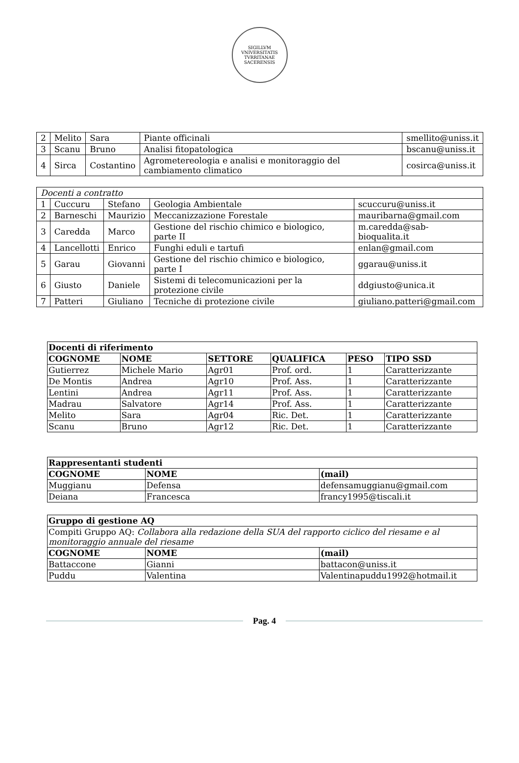SIGILLVM VNIVERSITATIS TVRRITANAE SACERENSIS
| 2 | Melito | Sara | Piante officinali | smellito@uniss.it |
| 3 | Scanu | Bruno | Analisi fitopatologica | bscanu@uniss.it |
| 4 | Sirca | Costantino | Agrometereologia e analisi e monitoraggio del cambiamento climatico | cosirca@uniss.it |
| Docenti a contratto | | | | |
| 1 | Cuccuru | Stefano | Geologia Ambientale | scuccuru@uniss.it |
| 2 | Barneschi | Maurizio | Meccanizzazione Forestale | mauribarna@gmail.com |
| 3 | Caredda | Marco | Gestione del rischio chimico e biologico, parte II | m.caredda@sab-bioqualita.it |
| 4 | Lancellotti | Enrico | Funghi eduli e tartufi | enlan@gmail.com |
| 5 | Garau | Giovanni | Gestione del rischio chimico e biologico, parte I | ggarau@uniss.it |
| 6 | Giusto | Daniele | Sistemi di telecomunicazioni per la protezione civile | ddgiusto@unica.it |
| 7 | Patteri | Giuliano | Tecniche di protezione civile | giuliano.patteri@gmail.com |
| Docenti di riferimento | | | | | |
| --- | --- | --- | --- | --- | --- |
| COGNOME | NOME | SETTORE | QUALIFICA | PESO | TIPO SSD |
| Gutierrez | Michele Mario | Agr01 | Prof. ord. | 1 | Caratterizzante |
| De Montis | Andrea | Agr10 | Prof. Ass. | 1 | Caratterizzante |
| Lentini | Andrea | Agr11 | Prof. Ass. | 1 | Caratterizzante |
| Madrau | Salvatore | Agr14 | Prof. Ass. | 1 | Caratterizzante |
| Melito | Sara | Agr04 | Ric. Det. | 1 | Caratterizzante |
| Scanu | Bruno | Agr12 | Ric. Det. | 1 | Caratterizzante |
| Rappresentanti studenti | | |
| --- | --- | --- |
| COGNOME | NOME | (mail) |
| Muggianu | Defensa | defensamuggianu@gmail.com |
| Deiana | Francesca | francy1995@tiscali.it |
| Gruppo di gestione AQ | | |
| --- | --- | --- |
| Compiti Gruppo AQ: Collabora alla redazione della SUA del rapporto ciclico del riesame e al monitoraggio annuale del riesame | | |
| COGNOME | NOME | (mail) |
| Battaccone | Gianni | battacon@uniss.it |
| Puddu | Valentina | Valentinapuddu1992@hotmail.it |
Pag. 4